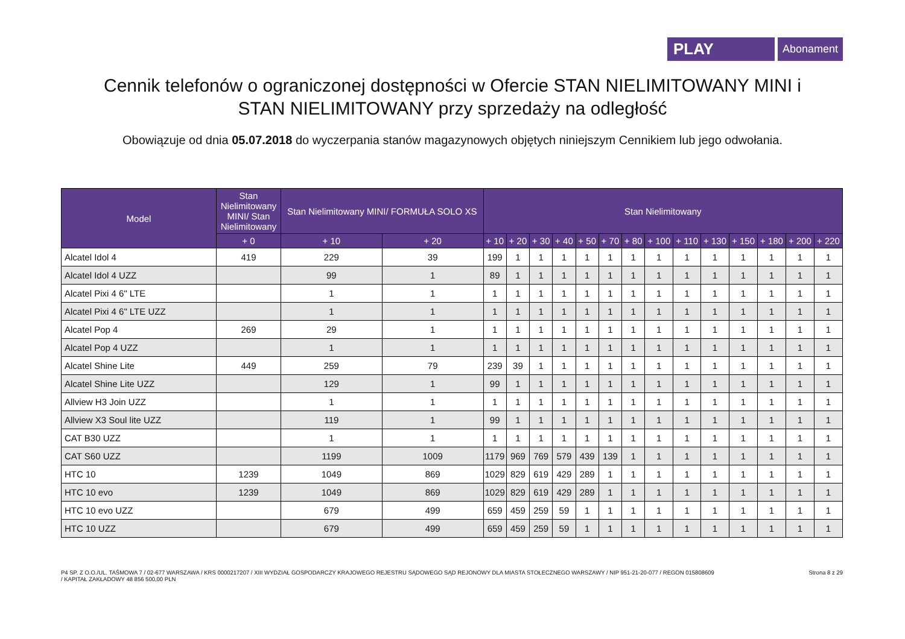PLAY
Abonament
Cennik telefonów o ograniczonej dostępności w Ofercie STAN NIELIMITOWANY MINI i STAN NIELIMITOWANY przy sprzedaży na odległość
Obowiązuje od dnia 05.07.2018 do wyczerpania stanów magazynowych objętych niniejszym Cennikiem lub jego odwołania.
| Model | Stan Nielimitowany MINI/ Stan Nielimitowany | Stan Nielimitowany MINI/ FORMUŁA SOLO XS | | Stan Nielimitowany | | | | | | | | | | | | | |
| --- | --- | --- | --- | --- | --- | --- | --- | --- | --- | --- | --- | --- | --- | --- | --- | --- | --- |
| | + 0 | + 10 | + 20 | + 10 | + 20 | + 30 | + 40 | + 50 | + 70 | + 80 | + 100 | + 110 | + 130 | + 150 | + 180 | + 200 | + 220 |
| Alcatel Idol 4 | 419 | 229 | 39 | 199 | 1 | 1 | 1 | 1 | 1 | 1 | 1 | 1 | 1 | 1 | 1 | 1 | 1 |
| Alcatel Idol 4 UZZ | | 99 | 1 | 89 | 1 | 1 | 1 | 1 | 1 | 1 | 1 | 1 | 1 | 1 | 1 | 1 | 1 |
| Alcatel Pixi 4 6" LTE | | 1 | 1 | 1 | 1 | 1 | 1 | 1 | 1 | 1 | 1 | 1 | 1 | 1 | 1 | 1 | 1 |
| Alcatel Pixi 4 6" LTE UZZ | | 1 | 1 | 1 | 1 | 1 | 1 | 1 | 1 | 1 | 1 | 1 | 1 | 1 | 1 | 1 | 1 |
| Alcatel Pop 4 | 269 | 29 | 1 | 1 | 1 | 1 | 1 | 1 | 1 | 1 | 1 | 1 | 1 | 1 | 1 | 1 | 1 |
| Alcatel Pop 4 UZZ | | 1 | 1 | 1 | 1 | 1 | 1 | 1 | 1 | 1 | 1 | 1 | 1 | 1 | 1 | 1 | 1 |
| Alcatel Shine Lite | 449 | 259 | 79 | 239 | 39 | 1 | 1 | 1 | 1 | 1 | 1 | 1 | 1 | 1 | 1 | 1 | 1 |
| Alcatel Shine Lite UZZ | | 129 | 1 | 99 | 1 | 1 | 1 | 1 | 1 | 1 | 1 | 1 | 1 | 1 | 1 | 1 | 1 |
| Allview H3 Join UZZ | | 1 | 1 | 1 | 1 | 1 | 1 | 1 | 1 | 1 | 1 | 1 | 1 | 1 | 1 | 1 | 1 |
| Allview X3 Soul lite UZZ | | 119 | 1 | 99 | 1 | 1 | 1 | 1 | 1 | 1 | 1 | 1 | 1 | 1 | 1 | 1 | 1 |
| CAT B30 UZZ | | 1 | 1 | 1 | 1 | 1 | 1 | 1 | 1 | 1 | 1 | 1 | 1 | 1 | 1 | 1 | 1 |
| CAT S60 UZZ | | 1199 | 1009 | 1179 | 969 | 769 | 579 | 439 | 139 | 1 | 1 | 1 | 1 | 1 | 1 | 1 | 1 |
| HTC 10 | 1239 | 1049 | 869 | 1029 | 829 | 619 | 429 | 289 | 1 | 1 | 1 | 1 | 1 | 1 | 1 | 1 | 1 |
| HTC 10 evo | 1239 | 1049 | 869 | 1029 | 829 | 619 | 429 | 289 | 1 | 1 | 1 | 1 | 1 | 1 | 1 | 1 | 1 |
| HTC 10 evo UZZ | | 679 | 499 | 659 | 459 | 259 | 59 | 1 | 1 | 1 | 1 | 1 | 1 | 1 | 1 | 1 | 1 |
| HTC 10 UZZ | | 679 | 499 | 659 | 459 | 259 | 59 | 1 | 1 | 1 | 1 | 1 | 1 | 1 | 1 | 1 | 1 |
P4 SP. Z O.O./UL. TAŚMOWA 7 / 02-677 WARSZAWA / KRS 0000217207 / XIII WYDZIAŁ GOSPODARCZY KRAJOWEGO REJESTRU SĄDOWEGO SĄD REJONOWY DLA MIASTA STOŁECZNEGO WARSZAWY / NIP 951-21-20-077 / REGON 015808609
/ KAPITAŁ ZAKŁADOWY 48 856 500,00 PLN
Strona 8 z 29